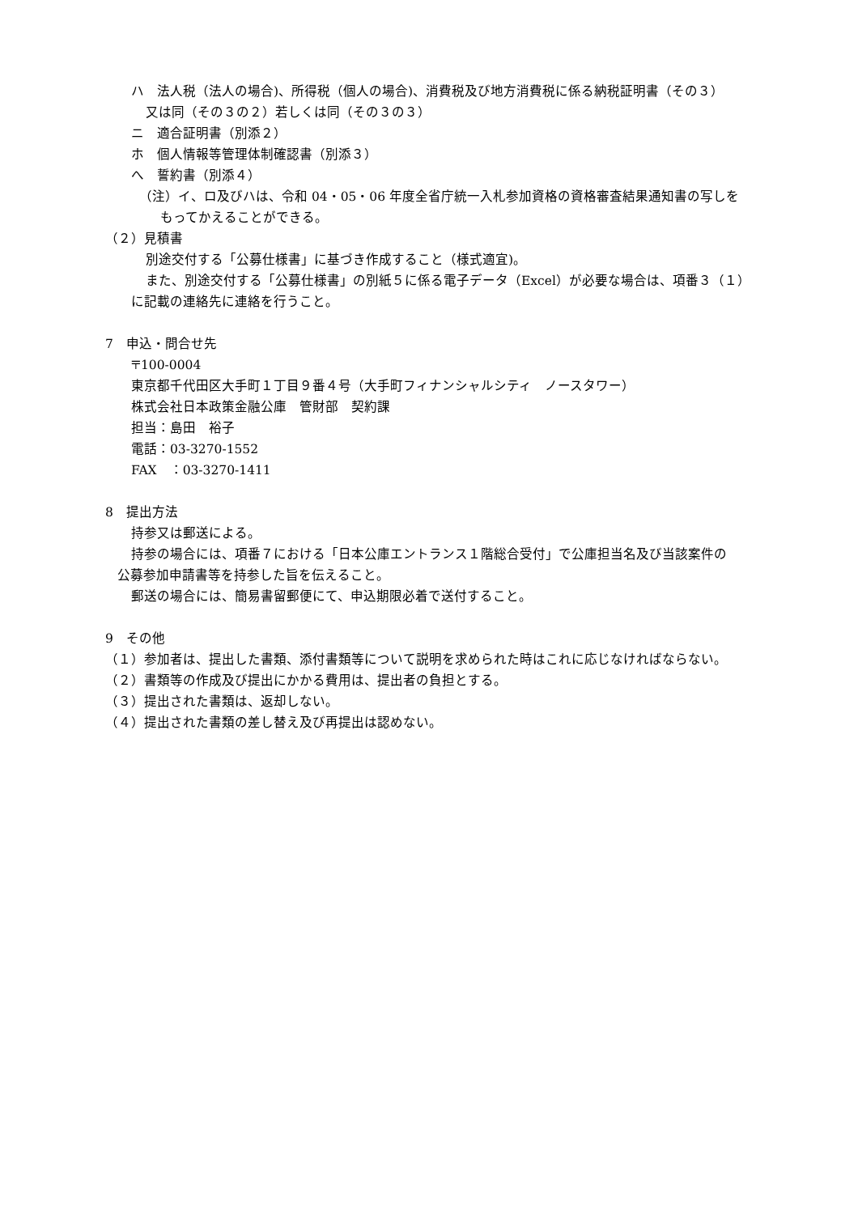ハ　法人税（法人の場合)、所得税（個人の場合)、消費税及び地方消費税に係る納税証明書（その３）
又は同（その３の２）若しくは同（その３の３）
ニ　適合証明書（別添２）
ホ　個人情報等管理体制確認書（別添３）
へ　誓約書（別添４）
（注）イ、ロ及びハは、令和 04・05・06 年度全省庁統一入札参加資格の資格審査結果通知書の写しを
もってかえることができる。
（２）見積書
別途交付する「公募仕様書」に基づき作成すること（様式適宜)。
また、別途交付する「公募仕様書」の別紙５に係る電子データ（Excel）が必要な場合は、項番３（１）
に記載の連絡先に連絡を行うこと。
7　申込・問合せ先
〒100-0004
東京都千代田区大手町１丁目９番４号（大手町フィナンシャルシティ　ノースタワー）
株式会社日本政策金融公庫　管財部　契約課
担当：島田　裕子
電話：03-3270-1552
FAX　：03-3270-1411
8　提出方法
持参又は郵送による。
持参の場合には、項番７における「日本公庫エントランス１階総合受付」で公庫担当名及び当該案件の
公募参加申請書等を持参した旨を伝えること。
郵送の場合には、簡易書留郵便にて、申込期限必着で送付すること。
9　その他
（１）参加者は、提出した書類、添付書類等について説明を求められた時はこれに応じなければならない。
（２）書類等の作成及び提出にかかる費用は、提出者の負担とする。
（３）提出された書類は、返却しない。
（４）提出された書類の差し替え及び再提出は認めない。